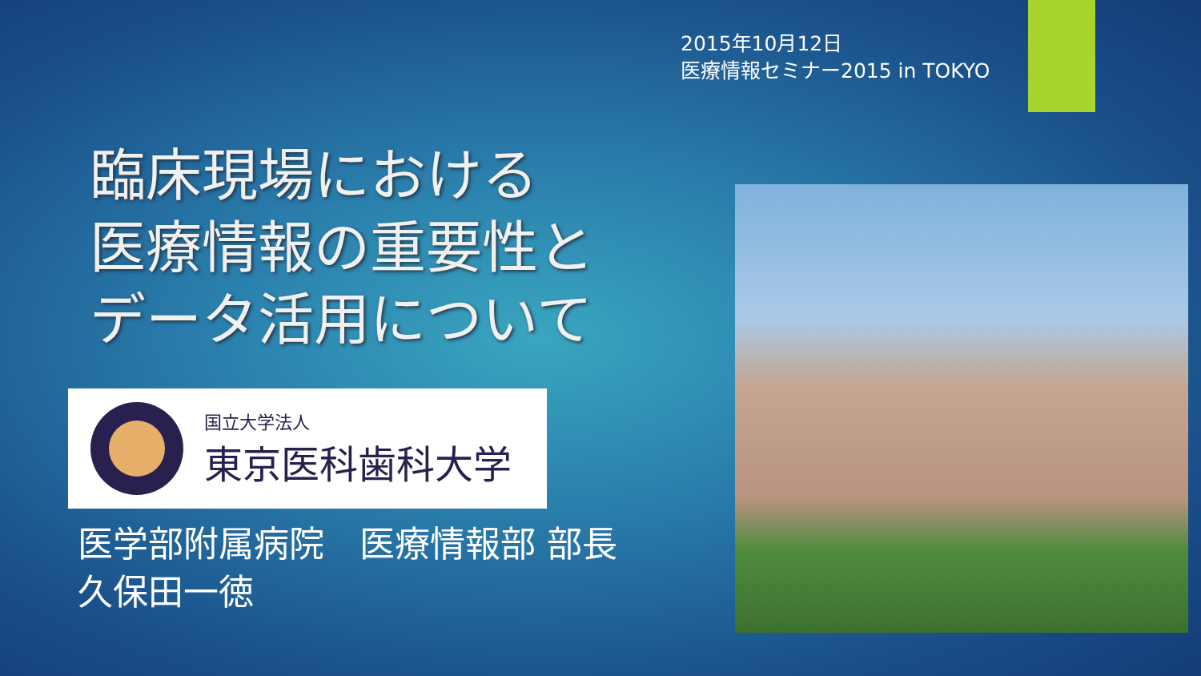2015年10月12日
医療情報セミナー2015 in TOKYO
臨床現場における
医療情報の重要性と
データ活用について
国立大学法人
東京医科歯科大学
医学部附属病院　医療情報部 部長
久保田一徳